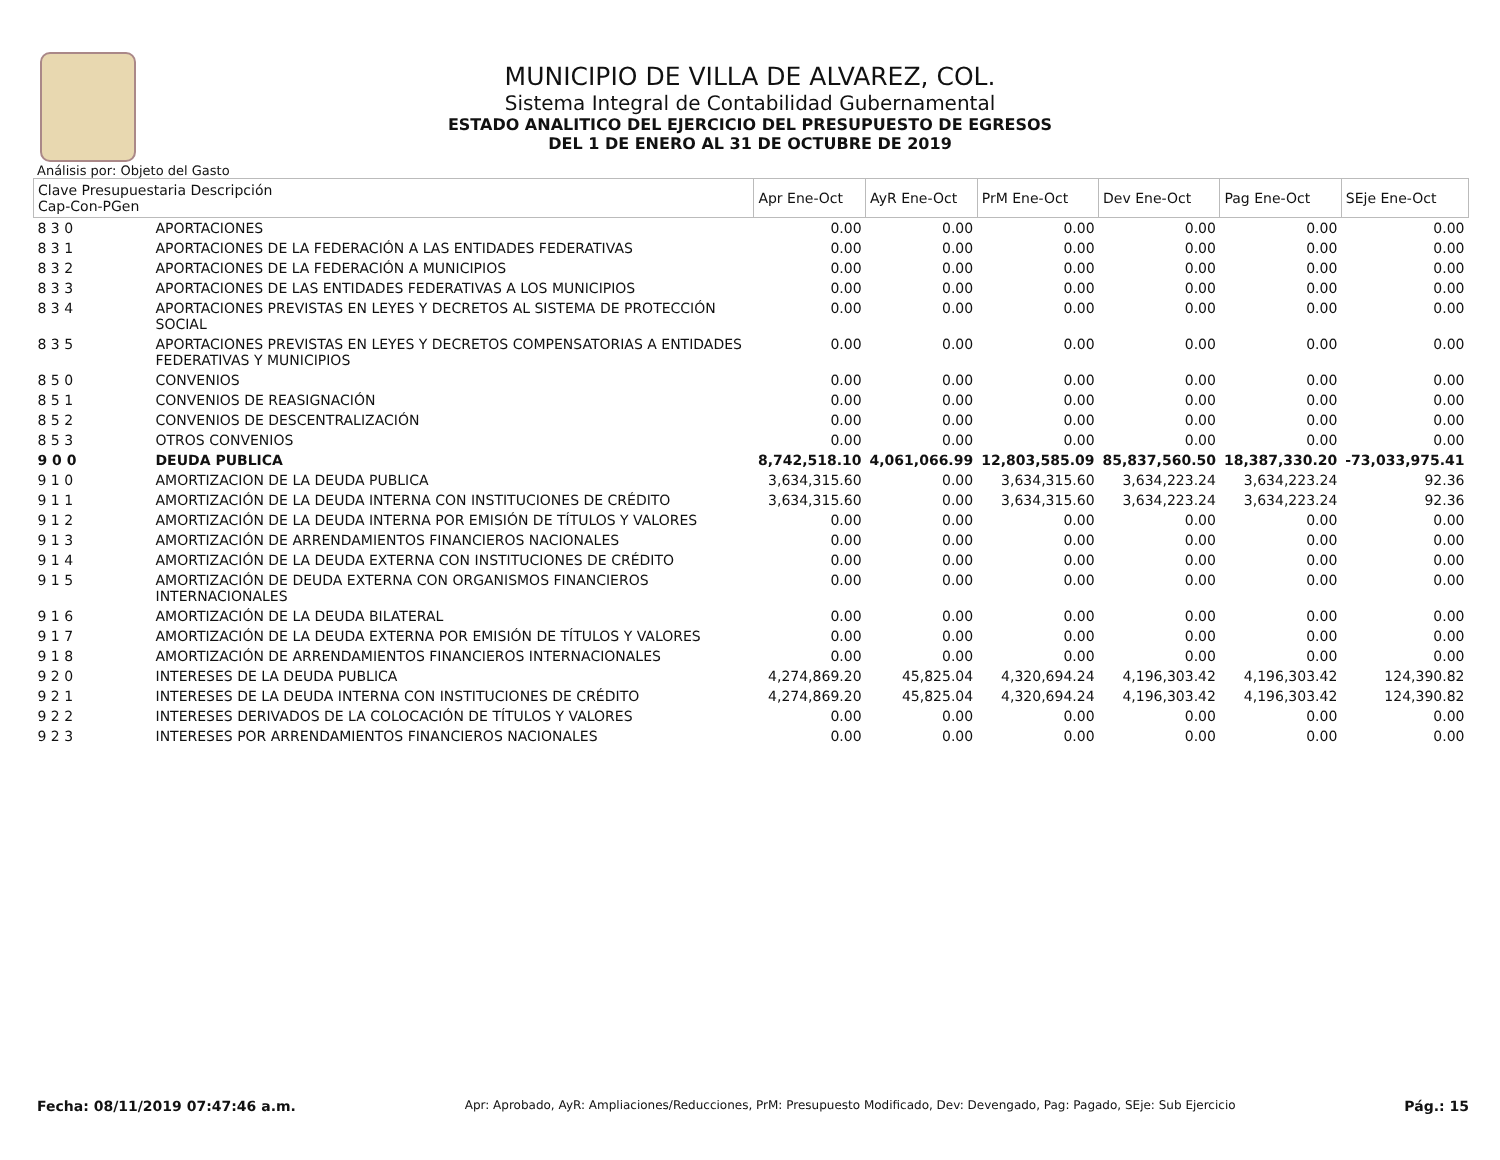MUNICIPIO DE VILLA DE ALVAREZ, COL.
Sistema Integral de Contabilidad Gubernamental
ESTADO ANALITICO DEL EJERCICIO DEL PRESUPUESTO DE EGRESOS
DEL 1 DE ENERO AL 31 DE OCTUBRE DE 2019
Análisis por: Objeto del Gasto
| Clave Presupuestaria Descripción Cap-Con-PGen | | Apr Ene-Oct | AyR Ene-Oct | PrM Ene-Oct | Dev Ene-Oct | Pag Ene-Oct | SEje Ene-Oct |
| --- | --- | --- | --- | --- | --- | --- | --- |
| 8 3 0 | APORTACIONES | 0.00 | 0.00 | 0.00 | 0.00 | 0.00 | 0.00 |
| 8 3 1 | APORTACIONES DE LA FEDERACIÓN A LAS ENTIDADES FEDERATIVAS | 0.00 | 0.00 | 0.00 | 0.00 | 0.00 | 0.00 |
| 8 3 2 | APORTACIONES DE LA FEDERACIÓN A MUNICIPIOS | 0.00 | 0.00 | 0.00 | 0.00 | 0.00 | 0.00 |
| 8 3 3 | APORTACIONES DE LAS ENTIDADES FEDERATIVAS A LOS MUNICIPIOS | 0.00 | 0.00 | 0.00 | 0.00 | 0.00 | 0.00 |
| 8 3 4 | APORTACIONES PREVISTAS EN LEYES Y DECRETOS AL SISTEMA DE PROTECCIÓN SOCIAL | 0.00 | 0.00 | 0.00 | 0.00 | 0.00 | 0.00 |
| 8 3 5 | APORTACIONES PREVISTAS EN LEYES Y DECRETOS COMPENSATORIAS A ENTIDADES FEDERATIVAS Y MUNICIPIOS | 0.00 | 0.00 | 0.00 | 0.00 | 0.00 | 0.00 |
| 8 5 0 | CONVENIOS | 0.00 | 0.00 | 0.00 | 0.00 | 0.00 | 0.00 |
| 8 5 1 | CONVENIOS DE REASIGNACIÓN | 0.00 | 0.00 | 0.00 | 0.00 | 0.00 | 0.00 |
| 8 5 2 | CONVENIOS DE DESCENTRALIZACIÓN | 0.00 | 0.00 | 0.00 | 0.00 | 0.00 | 0.00 |
| 8 5 3 | OTROS CONVENIOS | 0.00 | 0.00 | 0.00 | 0.00 | 0.00 | 0.00 |
| 9 0 0 | DEUDA PUBLICA | 8,742,518.10 | 4,061,066.99 | 12,803,585.09 | 85,837,560.50 | 18,387,330.20 | -73,033,975.41 |
| 9 1 0 | AMORTIZACION DE LA DEUDA PUBLICA | 3,634,315.60 | 0.00 | 3,634,315.60 | 3,634,223.24 | 3,634,223.24 | 92.36 |
| 9 1 1 | AMORTIZACIÓN DE LA DEUDA INTERNA CON INSTITUCIONES DE CRÉDITO | 3,634,315.60 | 0.00 | 3,634,315.60 | 3,634,223.24 | 3,634,223.24 | 92.36 |
| 9 1 2 | AMORTIZACIÓN DE LA DEUDA INTERNA POR EMISIÓN DE TÍTULOS Y VALORES | 0.00 | 0.00 | 0.00 | 0.00 | 0.00 | 0.00 |
| 9 1 3 | AMORTIZACIÓN DE ARRENDAMIENTOS FINANCIEROS NACIONALES | 0.00 | 0.00 | 0.00 | 0.00 | 0.00 | 0.00 |
| 9 1 4 | AMORTIZACIÓN DE LA DEUDA EXTERNA CON INSTITUCIONES DE CRÉDITO | 0.00 | 0.00 | 0.00 | 0.00 | 0.00 | 0.00 |
| 9 1 5 | AMORTIZACIÓN DE DEUDA EXTERNA CON ORGANISMOS FINANCIEROS INTERNACIONALES | 0.00 | 0.00 | 0.00 | 0.00 | 0.00 | 0.00 |
| 9 1 6 | AMORTIZACIÓN DE LA DEUDA BILATERAL | 0.00 | 0.00 | 0.00 | 0.00 | 0.00 | 0.00 |
| 9 1 7 | AMORTIZACIÓN DE LA DEUDA EXTERNA POR EMISIÓN DE TÍTULOS Y VALORES | 0.00 | 0.00 | 0.00 | 0.00 | 0.00 | 0.00 |
| 9 1 8 | AMORTIZACIÓN DE ARRENDAMIENTOS FINANCIEROS INTERNACIONALES | 0.00 | 0.00 | 0.00 | 0.00 | 0.00 | 0.00 |
| 9 2 0 | INTERESES DE LA DEUDA PUBLICA | 4,274,869.20 | 45,825.04 | 4,320,694.24 | 4,196,303.42 | 4,196,303.42 | 124,390.82 |
| 9 2 1 | INTERESES DE LA DEUDA INTERNA CON INSTITUCIONES DE CRÉDITO | 4,274,869.20 | 45,825.04 | 4,320,694.24 | 4,196,303.42 | 4,196,303.42 | 124,390.82 |
| 9 2 2 | INTERESES DERIVADOS DE LA COLOCACIÓN DE TÍTULOS Y VALORES | 0.00 | 0.00 | 0.00 | 0.00 | 0.00 | 0.00 |
| 9 2 3 | INTERESES POR ARRENDAMIENTOS FINANCIEROS NACIONALES | 0.00 | 0.00 | 0.00 | 0.00 | 0.00 | 0.00 |
Fecha: 08/11/2019 07:47:46 a.m. Apr: Aprobado, AyR: Ampliaciones/Reducciones, PrM: Presupuesto Modificado, Dev: Devengado, Pag: Pagado, SEje: Sub Ejercicio Pág.: 15